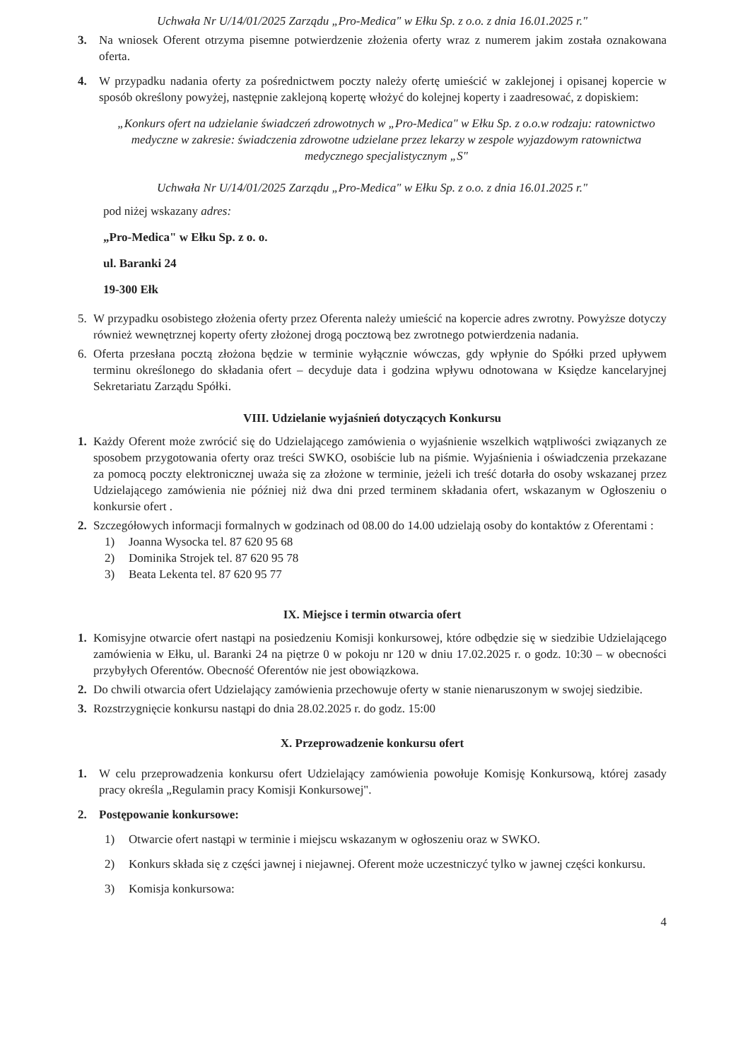Uchwała Nr U/14/01/2025 Zarządu „Pro-Medica" w Ełku Sp. z o.o. z dnia 16.01.2025 r."
3. Na wniosek Oferent otrzyma pisemne potwierdzenie złożenia oferty wraz z numerem jakim została oznakowana oferta.
4. W przypadku nadania oferty za pośrednictwem poczty należy ofertę umieścić w zaklejonej i opisanej kopercie w sposób określony powyżej, następnie zaklejoną kopertę włożyć do kolejnej koperty i zaadresować, z dopiskiem:
„Konkurs ofert na udzielanie świadczeń zdrowotnych w „Pro-Medica" w Ełku Sp. z o.o.w rodzaju: ratownictwo medyczne w zakresie: świadczenia zdrowotne udzielane przez lekarzy w zespole wyjazdowym ratownictwa medycznego specjalistycznym „S"
Uchwała Nr U/14/01/2025 Zarządu „Pro-Medica" w Ełku Sp. z o.o. z dnia 16.01.2025 r."
pod niżej wskazany adres:
„Pro-Medica" w Ełku Sp. z o. o.
ul. Baranki 24
19-300 Ełk
5. W przypadku osobistego złożenia oferty przez Oferenta należy umieścić na kopercie adres zwrotny. Powyższe dotyczy również wewnętrznej koperty oferty złożonej drogą pocztową bez zwrotnego potwierdzenia nadania.
6. Oferta przesłana pocztą złożona będzie w terminie wyłącznie wówczas, gdy wpłynie do Spółki przed upływem terminu określonego do składania ofert – decyduje data i godzina wpływu odnotowana w Księdze kancelaryjnej Sekretariatu Zarządu Spółki.
VIII. Udzielanie wyjaśnień dotyczących Konkursu
1. Każdy Oferent może zwrócić się do Udzielającego zamówienia o wyjaśnienie wszelkich wątpliwości związanych ze sposobem przygotowania oferty oraz treści SWKO, osobiście lub na piśmie. Wyjaśnienia i oświadczenia przekazane za pomocą poczty elektronicznej uważa się za złożone w terminie, jeżeli ich treść dotarła do osoby wskazanej przez Udzielającego zamówienia nie później niż dwa dni przed terminem składania ofert, wskazanym w Ogłoszeniu o konkursie ofert .
2. Szczegółowych informacji formalnych w godzinach od 08.00 do 14.00 udzielają osoby do kontaktów z Oferentami :
1) Joanna Wysocka tel. 87 620 95 68
2) Dominika Strojek tel. 87 620 95 78
3) Beata Lekenta tel. 87 620 95 77
IX. Miejsce i termin otwarcia ofert
1. Komisyjne otwarcie ofert nastąpi na posiedzeniu Komisji konkursowej, które odbędzie się w siedzibie Udzielającego zamówienia w Ełku, ul. Baranki 24 na piętrze 0 w pokoju nr 120 w dniu 17.02.2025 r. o godz. 10:30 – w obecności przybyłych Oferentów. Obecność Oferentów nie jest obowiązkowa.
2. Do chwili otwarcia ofert Udzielający zamówienia przechowuje oferty w stanie nienaruszonym w swojej siedzibie.
3. Rozstrzygnięcie konkursu nastąpi do dnia 28.02.2025 r. do godz. 15:00
X. Przeprowadzenie konkursu ofert
1. W celu przeprowadzenia konkursu ofert Udzielający zamówienia powołuje Komisję Konkursową, której zasady pracy określa „Regulamin pracy Komisji Konkursowej".
2. Postępowanie konkursowe:
1) Otwarcie ofert nastąpi w terminie i miejscu wskazanym w ogłoszeniu oraz w SWKO.
2) Konkurs składa się z części jawnej i niejawnej. Oferent może uczestniczyć tylko w jawnej części konkursu.
3) Komisja konkursowa:
4